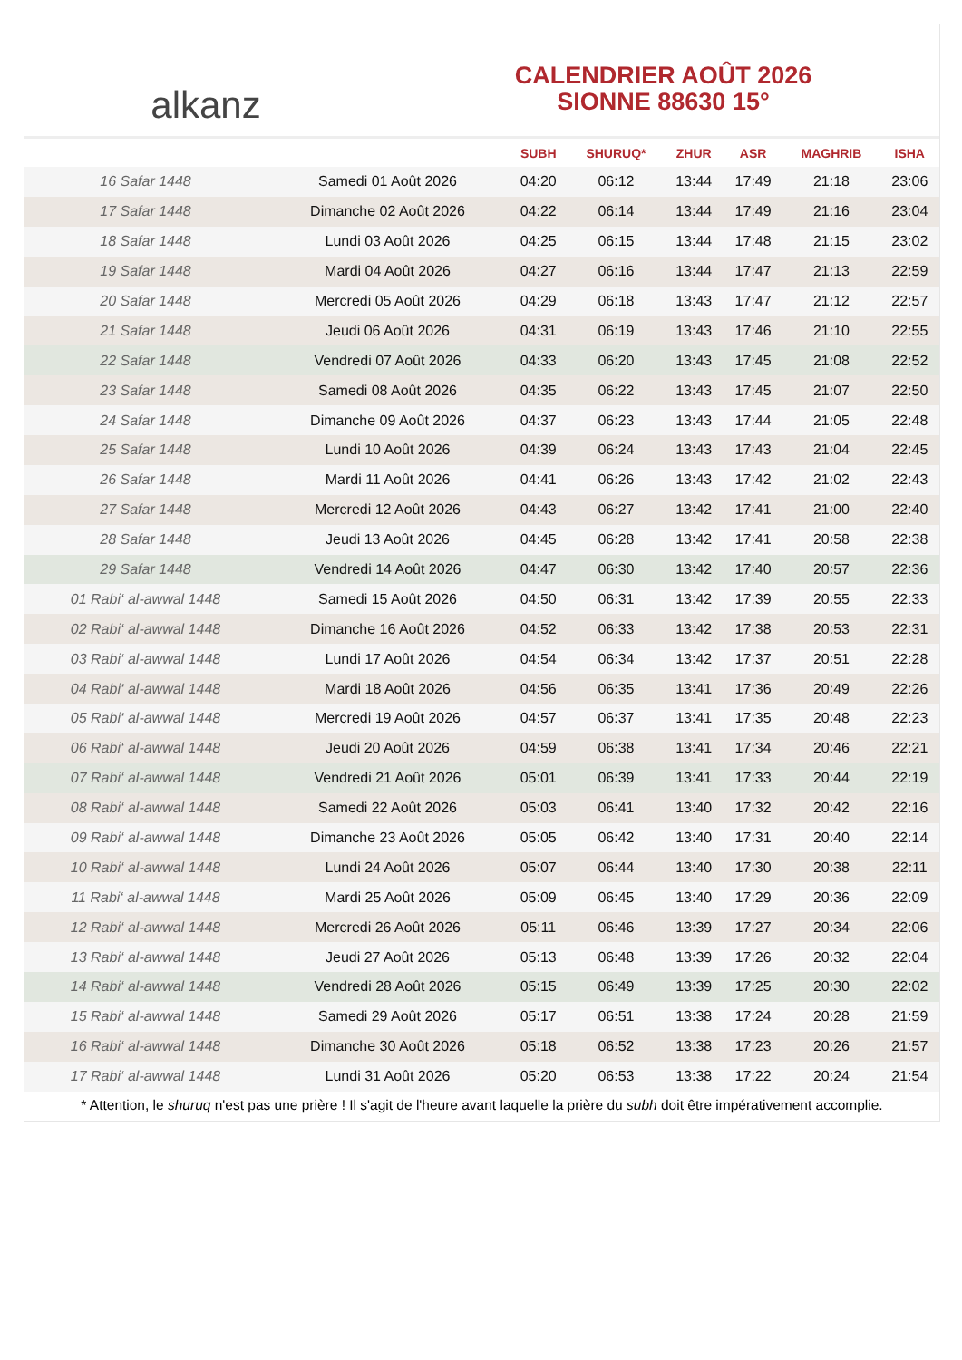alkanz
CALENDRIER AOÛT 2026
SIONNE 88630 15°
| | | SUBH | SHURUQ* | ZHUR | ASR | MAGHRIB | ISHA |
| --- | --- | --- | --- | --- | --- | --- | --- |
| 16 Safar 1448 | Samedi 01 Août 2026 | 04:20 | 06:12 | 13:44 | 17:49 | 21:18 | 23:06 |
| 17 Safar 1448 | Dimanche 02 Août 2026 | 04:22 | 06:14 | 13:44 | 17:49 | 21:16 | 23:04 |
| 18 Safar 1448 | Lundi 03 Août 2026 | 04:25 | 06:15 | 13:44 | 17:48 | 21:15 | 23:02 |
| 19 Safar 1448 | Mardi 04 Août 2026 | 04:27 | 06:16 | 13:44 | 17:47 | 21:13 | 22:59 |
| 20 Safar 1448 | Mercredi 05 Août 2026 | 04:29 | 06:18 | 13:43 | 17:47 | 21:12 | 22:57 |
| 21 Safar 1448 | Jeudi 06 Août 2026 | 04:31 | 06:19 | 13:43 | 17:46 | 21:10 | 22:55 |
| 22 Safar 1448 | Vendredi 07 Août 2026 | 04:33 | 06:20 | 13:43 | 17:45 | 21:08 | 22:52 |
| 23 Safar 1448 | Samedi 08 Août 2026 | 04:35 | 06:22 | 13:43 | 17:45 | 21:07 | 22:50 |
| 24 Safar 1448 | Dimanche 09 Août 2026 | 04:37 | 06:23 | 13:43 | 17:44 | 21:05 | 22:48 |
| 25 Safar 1448 | Lundi 10 Août 2026 | 04:39 | 06:24 | 13:43 | 17:43 | 21:04 | 22:45 |
| 26 Safar 1448 | Mardi 11 Août 2026 | 04:41 | 06:26 | 13:43 | 17:42 | 21:02 | 22:43 |
| 27 Safar 1448 | Mercredi 12 Août 2026 | 04:43 | 06:27 | 13:42 | 17:41 | 21:00 | 22:40 |
| 28 Safar 1448 | Jeudi 13 Août 2026 | 04:45 | 06:28 | 13:42 | 17:41 | 20:58 | 22:38 |
| 29 Safar 1448 | Vendredi 14 Août 2026 | 04:47 | 06:30 | 13:42 | 17:40 | 20:57 | 22:36 |
| 01 Rabi‘ al-awwal 1448 | Samedi 15 Août 2026 | 04:50 | 06:31 | 13:42 | 17:39 | 20:55 | 22:33 |
| 02 Rabi‘ al-awwal 1448 | Dimanche 16 Août 2026 | 04:52 | 06:33 | 13:42 | 17:38 | 20:53 | 22:31 |
| 03 Rabi‘ al-awwal 1448 | Lundi 17 Août 2026 | 04:54 | 06:34 | 13:42 | 17:37 | 20:51 | 22:28 |
| 04 Rabi‘ al-awwal 1448 | Mardi 18 Août 2026 | 04:56 | 06:35 | 13:41 | 17:36 | 20:49 | 22:26 |
| 05 Rabi‘ al-awwal 1448 | Mercredi 19 Août 2026 | 04:57 | 06:37 | 13:41 | 17:35 | 20:48 | 22:23 |
| 06 Rabi‘ al-awwal 1448 | Jeudi 20 Août 2026 | 04:59 | 06:38 | 13:41 | 17:34 | 20:46 | 22:21 |
| 07 Rabi‘ al-awwal 1448 | Vendredi 21 Août 2026 | 05:01 | 06:39 | 13:41 | 17:33 | 20:44 | 22:19 |
| 08 Rabi‘ al-awwal 1448 | Samedi 22 Août 2026 | 05:03 | 06:41 | 13:40 | 17:32 | 20:42 | 22:16 |
| 09 Rabi‘ al-awwal 1448 | Dimanche 23 Août 2026 | 05:05 | 06:42 | 13:40 | 17:31 | 20:40 | 22:14 |
| 10 Rabi‘ al-awwal 1448 | Lundi 24 Août 2026 | 05:07 | 06:44 | 13:40 | 17:30 | 20:38 | 22:11 |
| 11 Rabi‘ al-awwal 1448 | Mardi 25 Août 2026 | 05:09 | 06:45 | 13:40 | 17:29 | 20:36 | 22:09 |
| 12 Rabi‘ al-awwal 1448 | Mercredi 26 Août 2026 | 05:11 | 06:46 | 13:39 | 17:27 | 20:34 | 22:06 |
| 13 Rabi‘ al-awwal 1448 | Jeudi 27 Août 2026 | 05:13 | 06:48 | 13:39 | 17:26 | 20:32 | 22:04 |
| 14 Rabi‘ al-awwal 1448 | Vendredi 28 Août 2026 | 05:15 | 06:49 | 13:39 | 17:25 | 20:30 | 22:02 |
| 15 Rabi‘ al-awwal 1448 | Samedi 29 Août 2026 | 05:17 | 06:51 | 13:38 | 17:24 | 20:28 | 21:59 |
| 16 Rabi‘ al-awwal 1448 | Dimanche 30 Août 2026 | 05:18 | 06:52 | 13:38 | 17:23 | 20:26 | 21:57 |
| 17 Rabi‘ al-awwal 1448 | Lundi 31 Août 2026 | 05:20 | 06:53 | 13:38 | 17:22 | 20:24 | 21:54 |
* Attention, le shuruq n'est pas une prière ! Il s'agit de l'heure avant laquelle la prière du subh doit être impérativement accomplie.